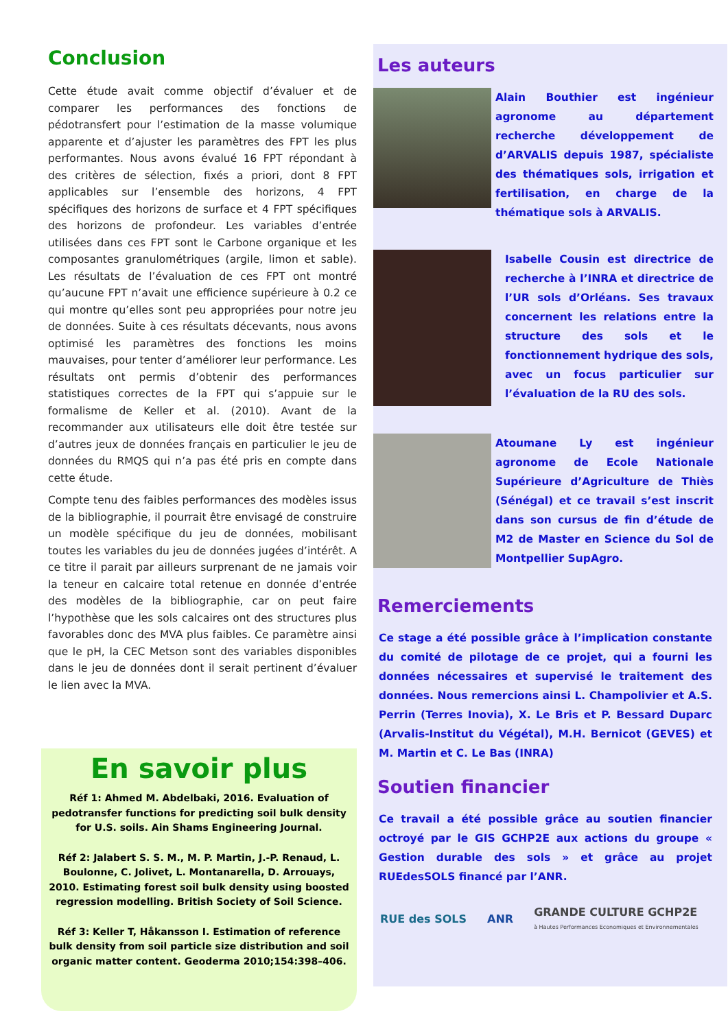Conclusion
Cette étude avait comme objectif d’évaluer et de comparer les performances des fonctions de pédotransfert pour l’estimation de la masse volumique apparente et d’ajuster les paramètres des FPT les plus performantes. Nous avons évalué 16 FPT répondant à des critères de sélection, fixés a priori, dont 8 FPT applicables sur l’ensemble des horizons, 4 FPT spécifiques des horizons de surface et 4 FPT spécifiques des horizons de profondeur. Les variables d’entrée utilisées dans ces FPT sont le Carbone organique et les composantes granulométriques (argile, limon et sable). Les résultats de l’évaluation de ces FPT ont montré qu’aucune FPT n’avait une efficience supérieure à 0.2 ce qui montre qu’elles sont peu appropriées pour notre jeu de données. Suite à ces résultats décevants, nous avons optimisé les paramètres des fonctions les moins mauvaises, pour tenter d’améliorer leur performance. Les résultats ont permis d’obtenir des performances statistiques correctes de la FPT qui s’appuie sur le formalisme de Keller et al. (2010). Avant de la recommander aux utilisateurs elle doit être testée sur d’autres jeux de données français en particulier le jeu de données du RMQS qui n’a pas été pris en compte dans cette étude.
Compte tenu des faibles performances des modèles issus de la bibliographie, il pourrait être envisagé de construire un modèle spécifique du jeu de données, mobilisant toutes les variables du jeu de données jugées d’intérêt. A ce titre il parait par ailleurs surprenant de ne jamais voir la teneur en calcaire total retenue en donnée d’entrée des modèles de la bibliographie, car on peut faire l’hypothèse que les sols calcaires ont des structures plus favorables donc des MVA plus faibles. Ce paramètre ainsi que le pH, la CEC Metson sont des variables disponibles dans le jeu de données dont il serait pertinent d’évaluer le lien avec la MVA.
En savoir plus
Réf 1: Ahmed M. Abdelbaki, 2016. Evaluation of pedotransfer functions for predicting soil bulk density for U.S. soils. Ain Shams Engineering Journal.
Réf 2: Jalabert S. S. M., M. P. Martin, J.-P. Renaud, L. Boulonne, C. Jolivet, L. Montanarella, D. Arrouays, 2010. Estimating forest soil bulk density using boosted regression modelling. British Society of Soil Science.
Réf 3: Keller T, Håkansson I. Estimation of reference bulk density from soil particle size distribution and soil organic matter content. Geoderma 2010;154:398–406.
Les auteurs
Alain Bouthier est ingénieur agronome au département recherche développement de d’ARVALIS depuis 1987, spécialiste des thématiques sols, irrigation et fertilisation, en charge de la thématique sols à ARVALIS.
Isabelle Cousin est directrice de recherche à l’INRA et directrice de l’UR sols d’Orléans. Ses travaux concernent les relations entre la structure des sols et le fonctionnement hydrique des sols, avec un focus particulier sur l’évaluation de la RU des sols.
Atoumane Ly est ingénieur agronome de Ecole Nationale Supérieure d’Agriculture de Thiès (Sénégal) et ce travail s’est inscrit dans son cursus de fin d’étude de M2 de Master en Science du Sol de Montpellier SupAgro.
Remerciements
Ce stage a été possible grâce à l’implication constante du comité de pilotage de ce projet, qui a fourni les données nécessaires et supervisé le traitement des données. Nous remercions ainsi L. Champolivier et A.S. Perrin (Terres Inovia), X. Le Bris et P. Bessard Duparc (Arvalis-Institut du Végétal), M.H. Bernicot (GEVES) et M. Martin et C. Le Bas (INRA)
Soutien financier
Ce travail a été possible grâce au soutien financier octroyé par le GIS GCHP2E aux actions du groupe « Gestion durable des sols » et grâce au projet RUEdesSOLS financé par l’ANR.
RUE des SOLS ANR GRANDE CULTURE GCHP2E
à Hautes Performances Economiques et Environnementales